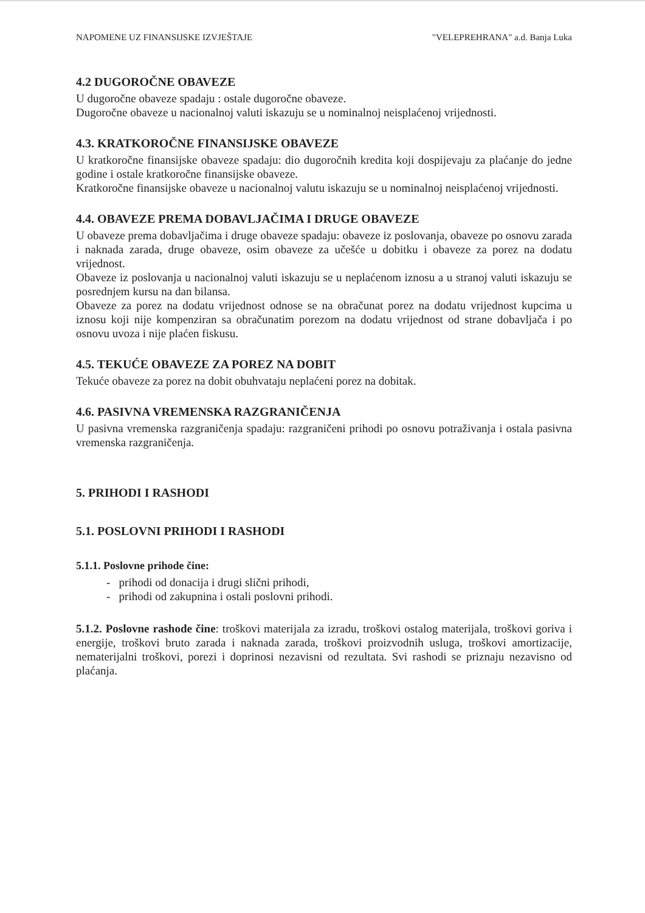NAPOMENE UZ FINANSIJSKE IZVJEŠTAJE "VELEPREHRANA" a.d. Banja Luka
4.2 DUGOROČNE OBAVEZE
U dugoročne obaveze spadaju : ostale dugoročne obaveze.
Dugoročne obaveze u nacionalnoj valuti iskazuju se u nominalnoj neisplaćenoj vrijednosti.
4.3. KRATKOROČNE FINANSIJSKE OBAVEZE
U kratkoročne finansijske obaveze spadaju: dio dugoročnih kredita koji dospijevaju za plaćanje do jedne godine i ostale kratkoročne finansijske obaveze.
Kratkoročne finansijske obaveze u nacionalnoj valutu iskazuju se u nominalnoj neisplaćenoj vrijednosti.
4.4. OBAVEZE PREMA DOBAVLJAČIMA I DRUGE OBAVEZE
U obaveze prema dobavljačima i druge obaveze spadaju: obaveze iz poslovanja, obaveze po osnovu zarada i naknada zarada, druge obaveze, osim obaveze za učešće u dobitku i obaveze za porez na dodatu vrijednost.
Obaveze iz poslovanja u nacionalnoj valuti iskazuju se u neplaćenom iznosu a u stranoj valuti iskazuju se posrednjem kursu na dan bilansa.
Obaveze za porez na dodatu vrijednost odnose se na obračunat porez na dodatu vrijednost kupcima u iznosu koji nije kompenziran sa obračunatim porezom na dodatu vrijednost od strane dobavljača i po osnovu uvoza i nije plaćen fiskusu.
4.5. TEKUĆE OBAVEZE ZA POREZ NA DOBIT
Tekuće obaveze za porez na dobit obuhvataju neplaćeni porez na dobitak.
4.6. PASIVNA VREMENSKA RAZGRANIČENJA
U pasivna vremenska razgraničenja spadaju: razgraničeni prihodi po osnovu potraživanja i ostala pasivna vremenska razgraničenja.
5. PRIHODI I RASHODI
5.1. POSLOVNI PRIHODI I RASHODI
5.1.1. Poslovne prihode čine:
- prihodi od donacija i drugi slični prihodi,
- prihodi od zakupnina i ostali poslovni prihodi.
5.1.2. Poslovne rashode čine: troškovi materijala za izradu, troškovi ostalog materijala, troškovi goriva i energije, troškovi bruto zarada i naknada zarada, troškovi proizvodnih usluga, troškovi amortizacije, nematerijalni troškovi, porezi i doprinosi nezavisni od rezultata. Svi rashodi se priznaju nezavisno od plaćanja.